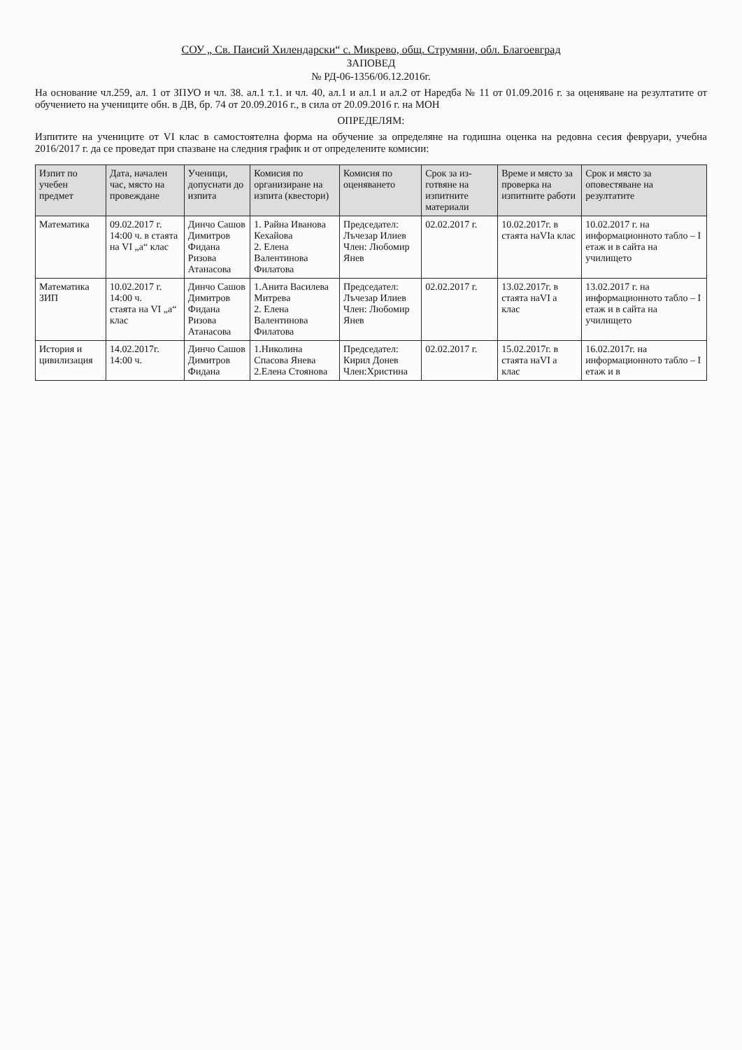СОУ „ Св. Паисий Хилендарски“ с. Микрево, общ. Струмяни, обл. Благоевград
ЗАПОВЕД
№ РД-06-1356/06.12.2016г.
На основание чл.259, ал. 1 от ЗПУО и чл. 38. ал.1 т.1. и чл. 40, ал.1 и ал.1 и ал.2 от Наредба № 11 от 01.09.2016 г. за оценяване на резултатите от обучението на учениците обн. в ДВ, бр. 74 от 20.09.2016 г., в сила от 20.09.2016 г. на МОН
ОПРЕДЕЛЯМ:
Изпитите на учениците от VI клас в самостоятелна форма на обучение за определяне на годишна оценка на редовна сесия февруари, учебна 2016/2017 г. да се проведат при спазване на следния график и от определените комисии:
| Изпит по учебен предмет | Дата, начален час, място на провеждане | Ученици, допуснати до изпита | Комисия по организиране на изпита (квестори) | Комисия по оценяването | Срок за из-готвяне на изпитните материали | Време и място за проверка на изпитните работи | Срок и място за оповестяване на резултатите |
| --- | --- | --- | --- | --- | --- | --- | --- |
| Математика | 09.02.2017 г. 14:00 ч. в стаята на VI „а“ клас | Динчо Сашов Димитров Фидана Ризова Атанасова | 1. Райна Иванова Кехайова 2. Елена Валентинова Филатова | Председател: Лъчезар Илиев Член: Любомир Янев | 02.02.2017 г. | 10.02.2017г. в стаята наVIа клас | 10.02.2017 г. на информационното табло – I етаж и в сайта на училището |
| Математика ЗИП | 10.02.2017 г. 14:00 ч. стаята на VI „а“ клас | Динчо Сашов Димитров Фидана Ризова Атанасова | 1.Анита Василева Митрева 2. Елена Валентинова Филатова | Председател: Лъчезар Илиев Член: Любомир Янев | 02.02.2017 г. | 13.02.2017г. в стаята наVI а клас | 13.02.2017 г. на информационното табло – I етаж и в сайта на училището |
| История и цивилизация | 14.02.2017г. 14:00 ч. | Динчо Сашов Димитров Фидана | 1.Николина Спасова Янева 2.Елена Стоянова | Председател: Кирил Донев Член:Христина | 02.02.2017 г. | 15.02.2017г. в стаята наVI а клас | 16.02.2017г. на информационното табло – I етаж и в |